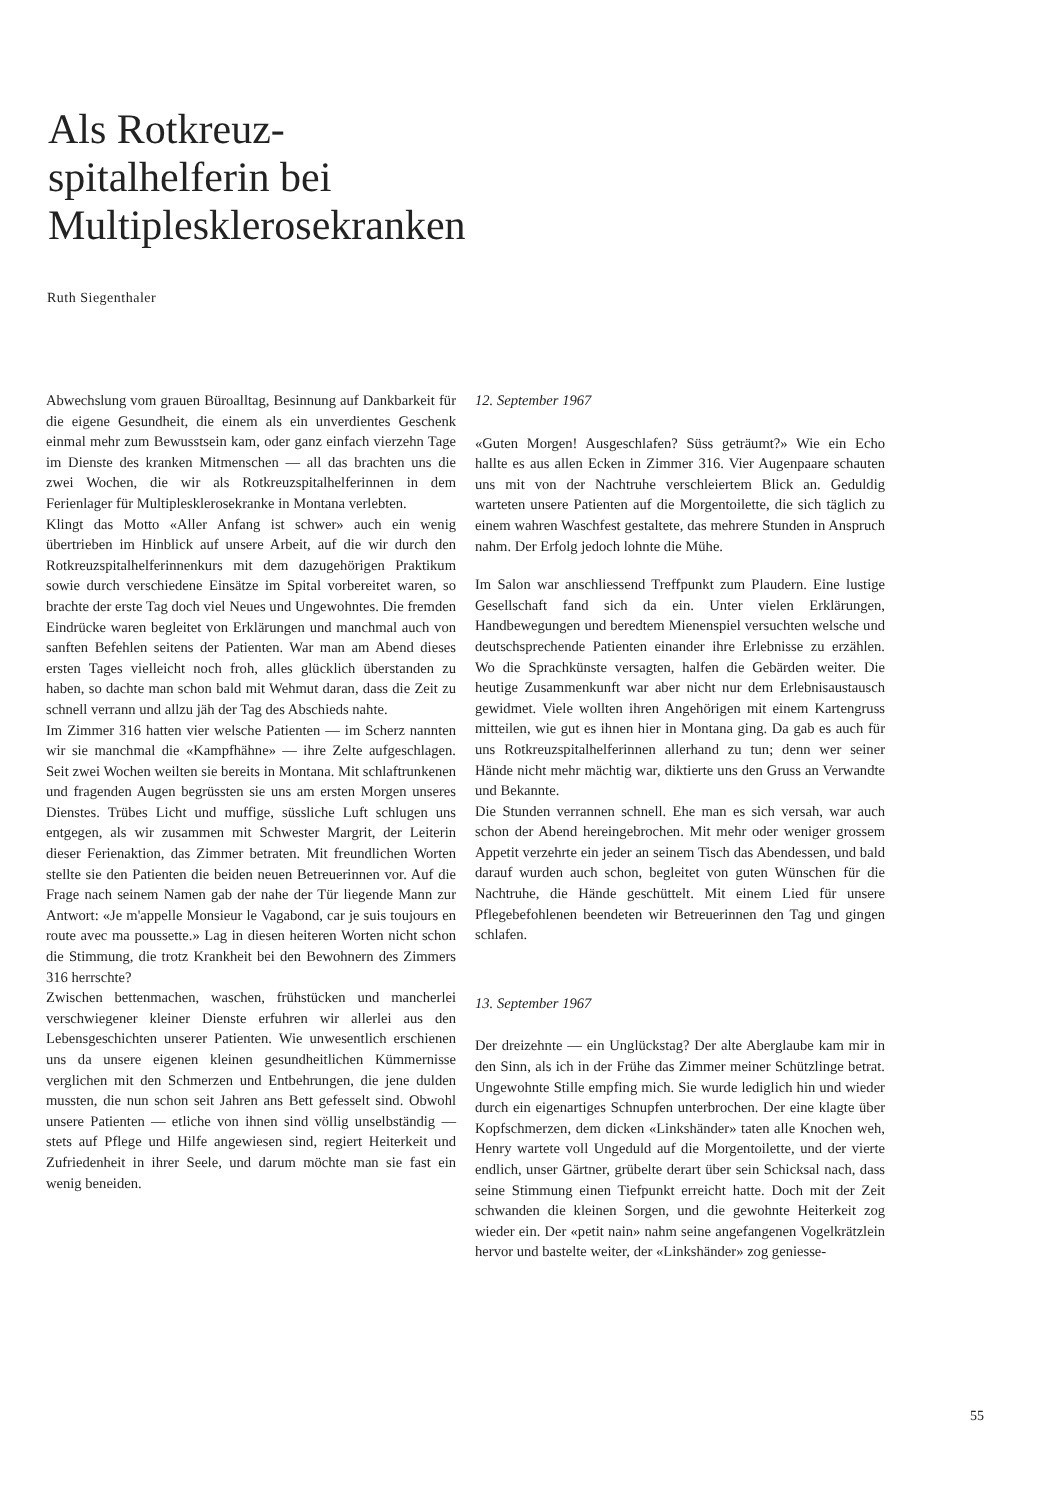Als Rotkreuz-
spitalhelferin bei
Multiplesklerosekranken
Ruth Siegenthaler
Abwechslung vom grauen Büroalltag, Besinnung auf Dankbarkeit für die eigene Gesundheit, die einem als ein unverdientes Geschenk einmal mehr zum Bewusstsein kam, oder ganz einfach vierzehn Tage im Dienste des kranken Mitmenschen — all das brachten uns die zwei Wochen, die wir als Rotkreuzspitalhelferinnen in dem Ferienlager für Multiplesklerosekranke in Montana verlebten.
Klingt das Motto «Aller Anfang ist schwer» auch ein wenig übertrieben im Hinblick auf unsere Arbeit, auf die wir durch den Rotkreuzspitalhelferinnenkurs mit dem dazugehörigen Praktikum sowie durch verschiedene Einsätze im Spital vorbereitet waren, so brachte der erste Tag doch viel Neues und Ungewohntes. Die fremden Eindrücke waren begleitet von Erklärungen und manchmal auch von sanften Befehlen seitens der Patienten. War man am Abend dieses ersten Tages vielleicht noch froh, alles glücklich überstanden zu haben, so dachte man schon bald mit Wehmut daran, dass die Zeit zu schnell verrann und allzu jäh der Tag des Abschieds nahte.
Im Zimmer 316 hatten vier welsche Patienten — im Scherz nannten wir sie manchmal die «Kampfhähne» — ihre Zelte aufgeschlagen. Seit zwei Wochen weilten sie bereits in Montana. Mit schlaftrunkenen und fragenden Augen begrüssten sie uns am ersten Morgen unseres Dienstes. Trübes Licht und muffige, süssliche Luft schlugen uns entgegen, als wir zusammen mit Schwester Margrit, der Leiterin dieser Ferienaktion, das Zimmer betraten. Mit freundlichen Worten stellte sie den Patienten die beiden neuen Betreuerinnen vor. Auf die Frage nach seinem Namen gab der nahe der Tür liegende Mann zur Antwort: «Je m'appelle Monsieur le Vagabond, car je suis toujours en route avec ma poussette.» Lag in diesen heiteren Worten nicht schon die Stimmung, die trotz Krankheit bei den Bewohnern des Zimmers 316 herrschte?
Zwischen bettenmachen, waschen, frühstücken und mancherlei verschwiegener kleiner Dienste erfuhren wir allerlei aus den Lebensgeschichten unserer Patienten. Wie unwesentlich erschienen uns da unsere eigenen kleinen gesundheitlichen Kümmernisse verglichen mit den Schmerzen und Entbehrungen, die jene dulden mussten, die nun schon seit Jahren ans Bett gefesselt sind. Obwohl unsere Patienten — etliche von ihnen sind völlig unselbständig — stets auf Pflege und Hilfe angewiesen sind, regiert Heiterkeit und Zufriedenheit in ihrer Seele, und darum möchte man sie fast ein wenig beneiden.
12. September 1967
«Guten Morgen! Ausgeschlafen? Süss geträumt?» Wie ein Echo hallte es aus allen Ecken in Zimmer 316. Vier Augenpaare schauten uns mit von der Nachtruhe verschleiertem Blick an. Geduldig warteten unsere Patienten auf die Morgentoilette, die sich täglich zu einem wahren Waschfest gestaltete, das mehrere Stunden in Anspruch nahm. Der Erfolg jedoch lohnte die Mühe.
Im Salon war anschliessend Treffpunkt zum Plaudern. Eine lustige Gesellschaft fand sich da ein. Unter vielen Erklärungen, Handbewegungen und beredtem Mienenspiel versuchten welsche und deutschsprechende Patienten einander ihre Erlebnisse zu erzählen. Wo die Sprachkünste versagten, halfen die Gebärden weiter. Die heutige Zusammenkunft war aber nicht nur dem Erlebnisaustausch gewidmet. Viele wollten ihren Angehörigen mit einem Kartengruss mitteilen, wie gut es ihnen hier in Montana ging. Da gab es auch für uns Rotkreuzspitalhelferinnen allerhand zu tun; denn wer seiner Hände nicht mehr mächtig war, diktierte uns den Gruss an Verwandte und Bekannte.
Die Stunden verrannen schnell. Ehe man es sich versah, war auch schon der Abend hereingebrochen. Mit mehr oder weniger grossem Appetit verzehrte ein jeder an seinem Tisch das Abendessen, und bald darauf wurden auch schon, begleitet von guten Wünschen für die Nachtruhe, die Hände geschüttelt. Mit einem Lied für unsere Pflegebefohlenen beendeten wir Betreuerinnen den Tag und gingen schlafen.
13. September 1967
Der dreizehnte — ein Unglückstag? Der alte Aberglaube kam mir in den Sinn, als ich in der Frühe das Zimmer meiner Schützlinge betrat. Ungewohnte Stille empfing mich. Sie wurde lediglich hin und wieder durch ein eigenartiges Schnupfen unterbrochen. Der eine klagte über Kopfschmerzen, dem dicken «Linkshänder» taten alle Knochen weh, Henry wartete voll Ungeduld auf die Morgentoilette, und der vierte endlich, unser Gärtner, grübelte derart über sein Schicksal nach, dass seine Stimmung einen Tiefpunkt erreicht hatte. Doch mit der Zeit schwanden die kleinen Sorgen, und die gewohnte Heiterkeit zog wieder ein. Der «petit nain» nahm seine angefangenen Vogelkrätzlein hervor und bastelte weiter, der «Linkshänder» zog geniesse-
55